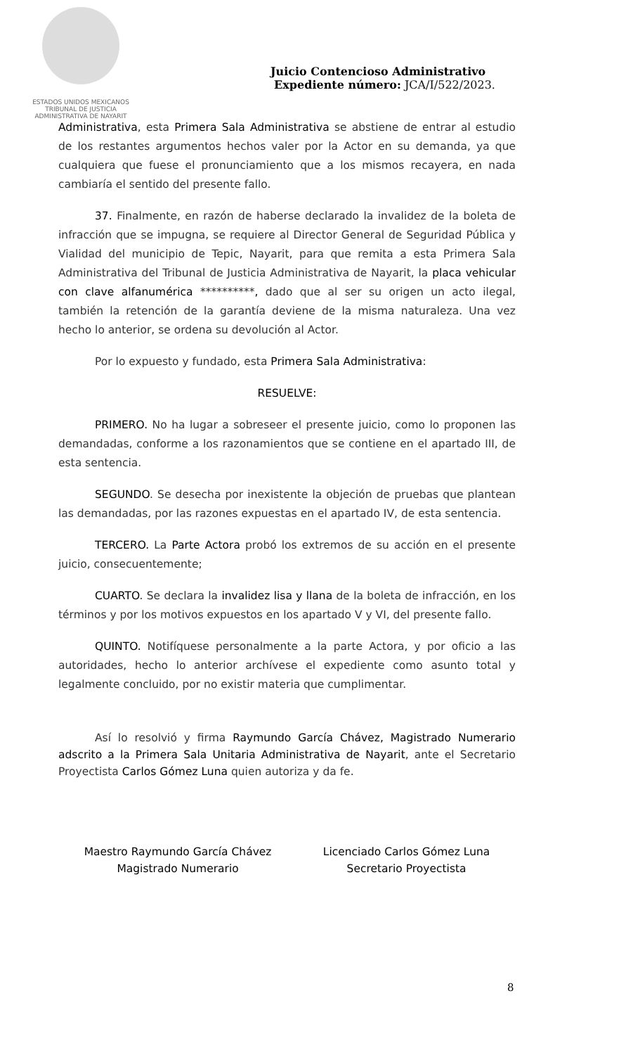ESTADOS UNIDOS MEXICANOS
TRIBUNAL DE JUSTICIA
ADMINISTRATIVA DE NAYARIT
Juicio Contencioso Administrativo
Expediente número: JCA/I/522/2023.
Administrativa, esta Primera Sala Administrativa se abstiene de entrar al estudio de los restantes argumentos hechos valer por la Actor en su demanda, ya que cualquiera que fuese el pronunciamiento que a los mismos recayera, en nada cambiaría el sentido del presente fallo.
37. Finalmente, en razón de haberse declarado la invalidez de la boleta de infracción que se impugna, se requiere al Director General de Seguridad Pública y Vialidad del municipio de Tepic, Nayarit, para que remita a esta Primera Sala Administrativa del Tribunal de Justicia Administrativa de Nayarit, la placa vehicular con clave alfanumérica **********, dado que al ser su origen un acto ilegal, también la retención de la garantía deviene de la misma naturaleza. Una vez hecho lo anterior, se ordena su devolución al Actor.
Por lo expuesto y fundado, esta Primera Sala Administrativa:
RESUELVE:
PRIMERO. No ha lugar a sobreseer el presente juicio, como lo proponen las demandadas, conforme a los razonamientos que se contiene en el apartado III, de esta sentencia.
SEGUNDO. Se desecha por inexistente la objeción de pruebas que plantean las demandadas, por las razones expuestas en el apartado IV, de esta sentencia.
TERCERO. La Parte Actora probó los extremos de su acción en el presente juicio, consecuentemente;
CUARTO. Se declara la invalidez lisa y llana de la boleta de infracción, en los términos y por los motivos expuestos en los apartado V y VI, del presente fallo.
QUINTO. Notifíquese personalmente a la parte Actora, y por oficio a las autoridades, hecho lo anterior archívese el expediente como asunto total y legalmente concluido, por no existir materia que cumplimentar.
Así lo resolvió y firma Raymundo García Chávez, Magistrado Numerario adscrito a la Primera Sala Unitaria Administrativa de Nayarit, ante el Secretario Proyectista Carlos Gómez Luna quien autoriza y da fe.
Maestro Raymundo García Chávez
Magistrado Numerario
Licenciado Carlos Gómez Luna
Secretario Proyectista
8